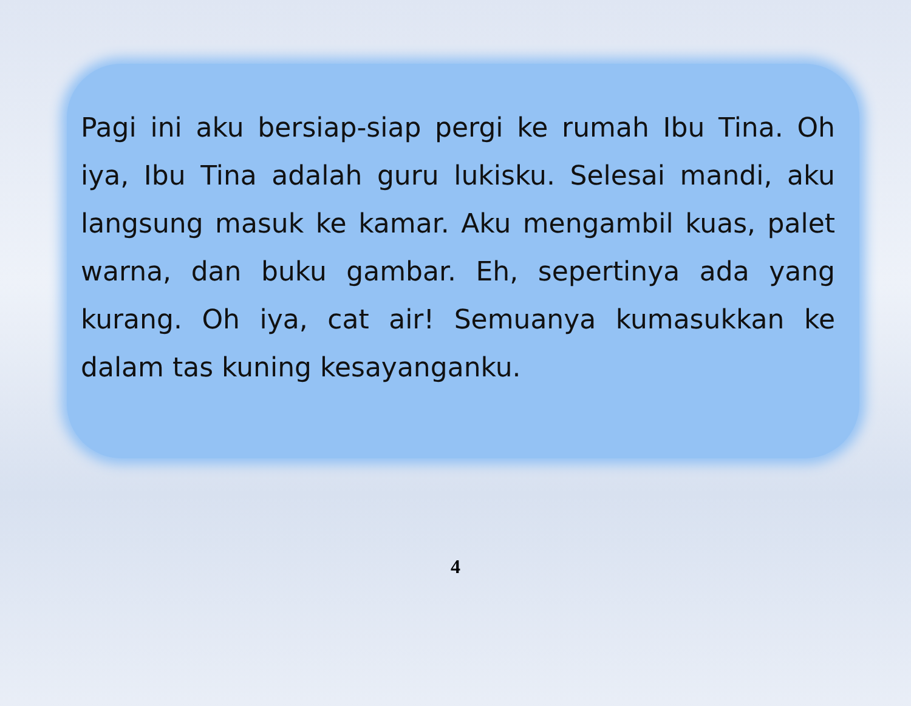Pagi ini aku bersiap-siap pergi ke rumah Ibu Tina. Oh iya, Ibu Tina adalah guru lukisku. Selesai mandi, aku langsung masuk ke kamar. Aku mengambil kuas, palet warna, dan buku gambar. Eh, sepertinya ada yang kurang. Oh iya, cat air! Semuanya kumasukkan ke dalam tas kuning kesayanganku.
4